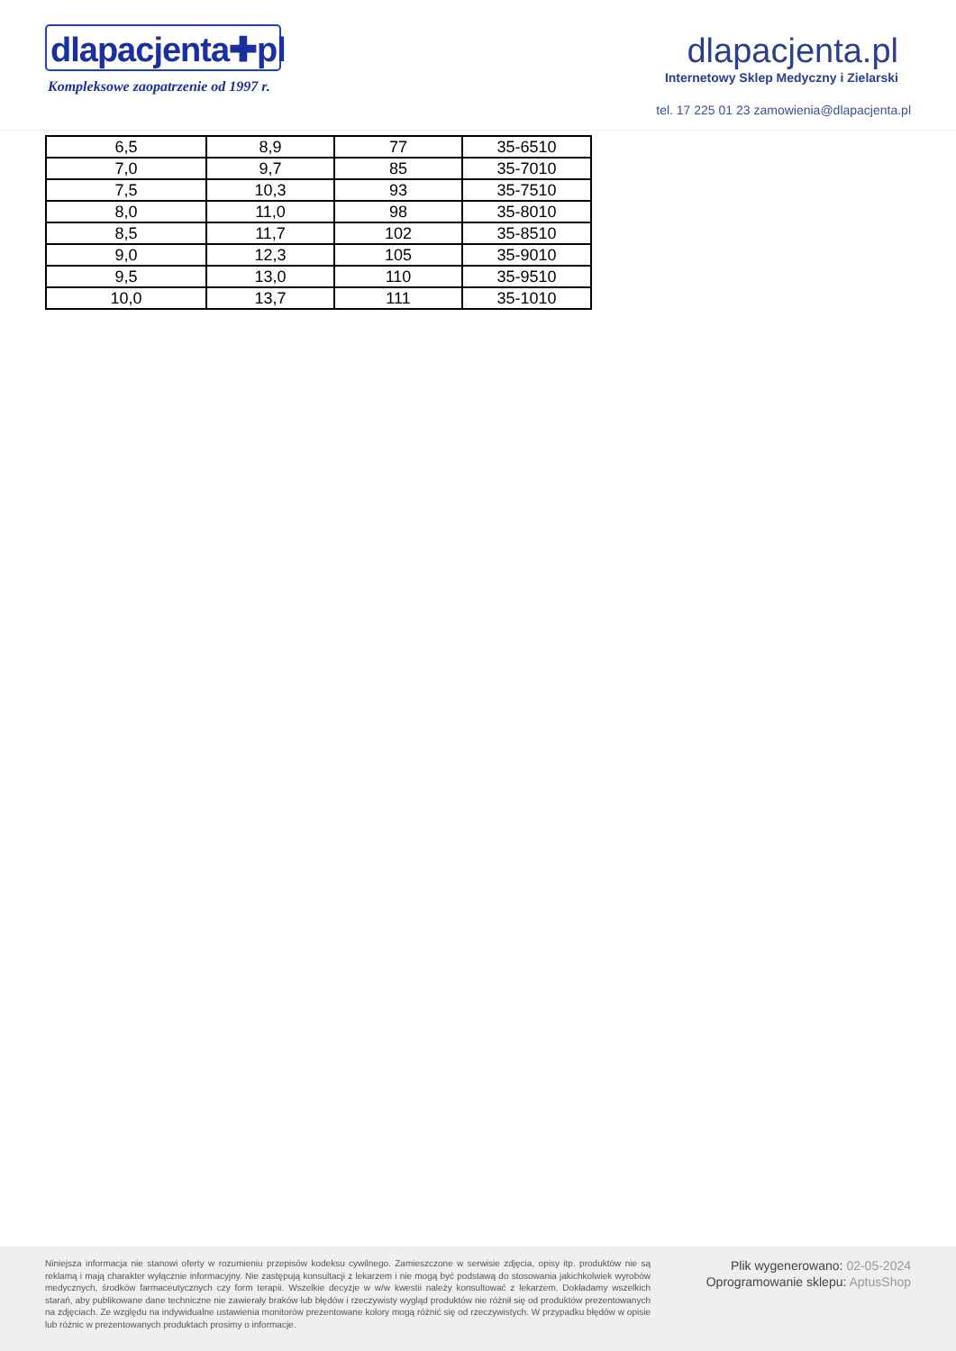dlapacjenta✚pl
Kompleksowe zaopatrzenie od 1997 r.
dlapacjenta.pl
Internetowy Sklep Medyczny i Zielarski
tel. 17 225 01 23 zamowienia@dlapacjenta.pl
| 6,5 | 8,9 | 77 | 35-6510 |
| 7,0 | 9,7 | 85 | 35-7010 |
| 7,5 | 10,3 | 93 | 35-7510 |
| 8,0 | 11,0 | 98 | 35-8010 |
| 8,5 | 11,7 | 102 | 35-8510 |
| 9,0 | 12,3 | 105 | 35-9010 |
| 9,5 | 13,0 | 110 | 35-9510 |
| 10,0 | 13,7 | 111 | 35-1010 |
Niniejsza informacja nie stanowi oferty w rozumieniu przepisów kodeksu cywilnego. Zamieszczone w serwisie zdjęcia, opisy itp. produktów nie są reklamą i mają charakter wyłącznie informacyjny. Nie zastępują konsultacji z lekarzem i nie mogą być podstawą do stosowania jakichkolwiek wyrobów medycznych, środków farmaceutycznych czy form terapii. Wszelkie decyzje w w/w kwestii należy konsultować z lekarzem. Dokładamy wszelkich starań, aby publikowane dane techniczne nie zawierały braków lub błędów i rzeczywisty wygląd produktów nie różnił się od produktów prezentowanych na zdjęciach. Ze względu na indywidualne ustawienia monitorów prezentowane kolory mogą różnić się od rzeczywistych. W przypadku błędów w opisie lub różnic w prezentowanych produktach prosimy o informacje.
Plik wygenerowano: 02-05-2024
Oprogramowanie sklepu: AptusShop